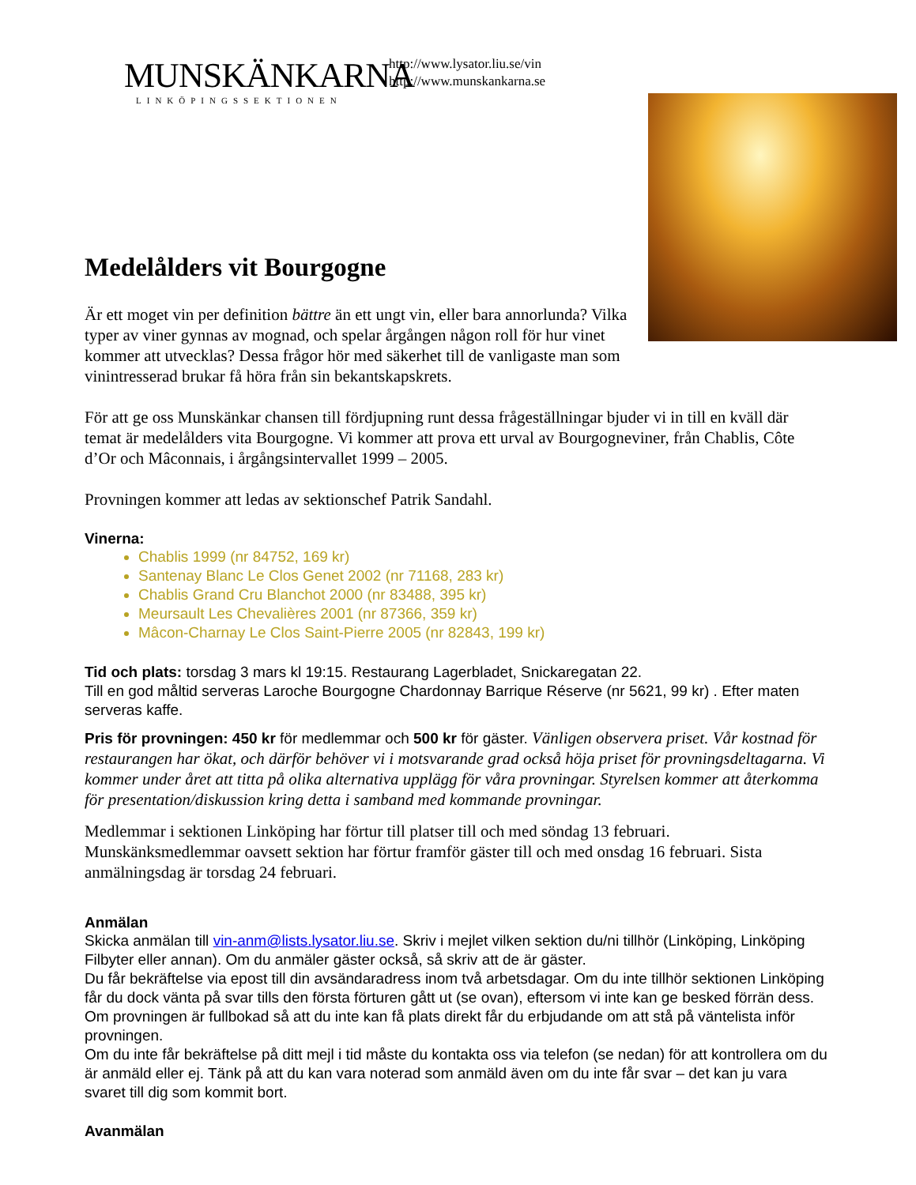MUNSKÄNKARNA
LINKÖPINGSSEKTIONEN
http://www.lysator.liu.se/vin
http://www.munskankarna.se
Medelålders vit Bourgogne
Är ett moget vin per definition bättre än ett ungt vin, eller bara annorlunda? Vilka typer av viner gynnas av mognad, och spelar årgången någon roll för hur vinet kommer att utvecklas? Dessa frågor hör med säkerhet till de vanligaste man som vinintresserad brukar få höra från sin bekantskapskrets.
För att ge oss Munskänkar chansen till fördjupning runt dessa frågeställningar bjuder vi in till en kväll där temat är medelålders vita Bourgogne. Vi kommer att prova ett urval av Bourgogneviner, från Chablis, Côte d’Or och Mâconnais, i årgångsintervallet 1999 – 2005.
Provningen kommer att ledas av sektionschef Patrik Sandahl.
Vinerna:
Chablis 1999 (nr 84752, 169 kr)
Santenay Blanc Le Clos Genet 2002 (nr 71168, 283 kr)
Chablis Grand Cru Blanchot 2000 (nr 83488, 395 kr)
Meursault Les Chevalières 2001 (nr 87366, 359 kr)
Mâcon-Charnay Le Clos Saint-Pierre 2005 (nr 82843, 199 kr)
Tid och plats: torsdag 3 mars kl 19:15. Restaurang Lagerbladet, Snickaregatan 22.
Till en god måltid serveras Laroche Bourgogne Chardonnay Barrique Réserve (nr 5621, 99 kr) . Efter maten serveras kaffe.
Pris för provningen: 450 kr för medlemmar och 500 kr för gäster. Vänligen observera priset. Vår kostnad för restaurangen har ökat, och därför behöver vi i motsvarande grad också höja priset för provningsdeltagarna. Vi kommer under året att titta på olika alternativa upplägg för våra provningar. Styrelsen kommer att återkomma för presentation/diskussion kring detta i samband med kommande provningar.
Medlemmar i sektionen Linköping har förtur till platser till och med söndag 13 februari. Munskänksmedlemmar oavsett sektion har förtur framför gäster till och med onsdag 16 februari. Sista anmälningsdag är torsdag 24 februari.
Anmälan
Skicka anmälan till vin-anm@lists.lysator.liu.se. Skriv i mejlet vilken sektion du/ni tillhör (Linköping, Linköping Filbyter eller annan). Om du anmäler gäster också, så skriv att de är gäster.
Du får bekräftelse via epost till din avsändaradress inom två arbetsdagar. Om du inte tillhör sektionen Linköping får du dock vänta på svar tills den första förturen gått ut (se ovan), eftersom vi inte kan ge besked förrän dess.
Om provningen är fullbokad så att du inte kan få plats direkt får du erbjudande om att stå på väntelista inför provningen.
Om du inte får bekräftelse på ditt mejl i tid måste du kontakta oss via telefon (se nedan) för att kontrollera om du är anmäld eller ej. Tänk på att du kan vara noterad som anmäld även om du inte får svar – det kan ju vara svaret till dig som kommit bort.
Avanmälan